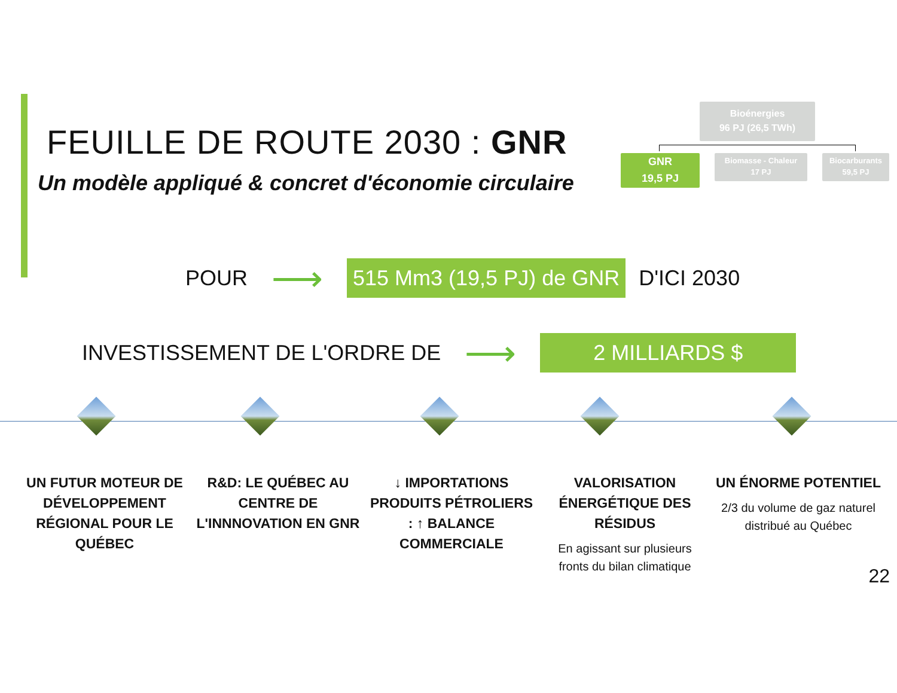FEUILLE DE ROUTE 2030 : GNR
Un modèle appliqué & concret d'économie circulaire
Bioénergies
96 PJ (26,5 TWh)
GNR
19,5 PJ
Biomasse - Chaleur
17 PJ
Biocarburants
59,5 PJ
POUR ⟶ 515 Mm3 (19,5 PJ) de GNR D'ICI 2030
INVESTISSEMENT DE L'ORDRE DE ⟶ 2 MILLIARDS $
UN FUTUR MOTEUR DE DÉVELOPPEMENT RÉGIONAL POUR LE QUÉBEC
R&D: LE QUÉBEC AU CENTRE DE L'INNNOVATION EN GNR
↓ IMPORTATIONS PRODUITS PÉTROLIERS : ↑ BALANCE COMMERCIALE
VALORISATION ÉNERGÉTIQUE DES RÉSIDUS
En agissant sur plusieurs fronts du bilan climatique
UN ÉNORME POTENTIEL
2/3 du volume de gaz naturel distribué au Québec
22